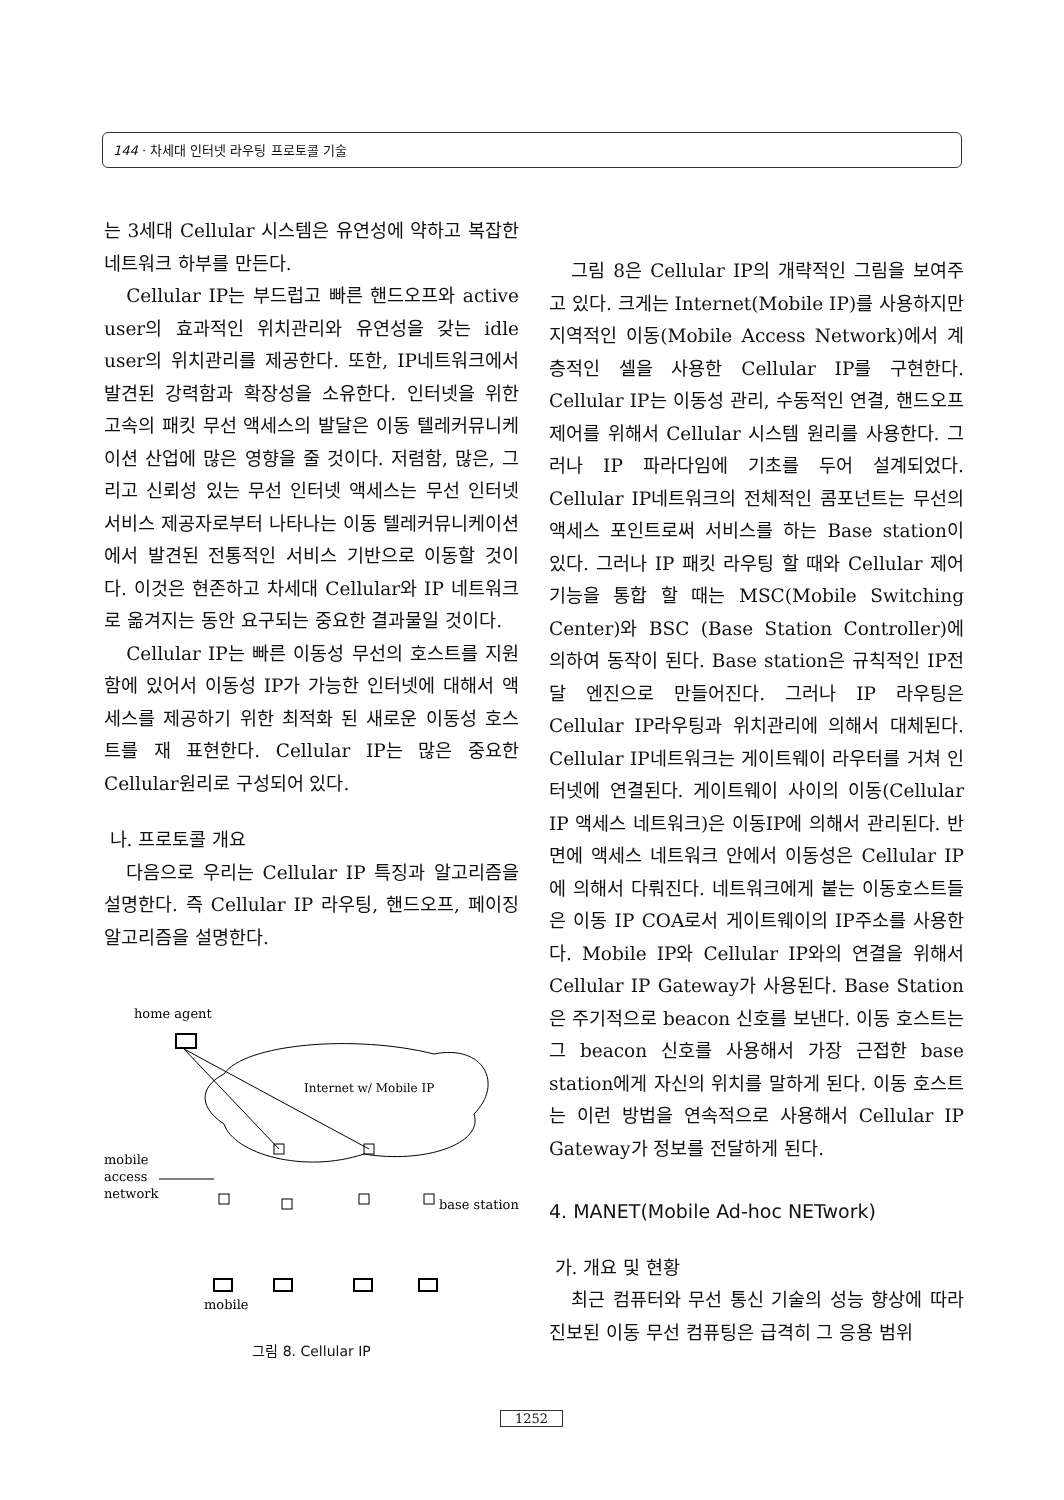144 · 차세대 인터넷 라우팅 프로토콜 기술
는 3세대 Cellular 시스템은 유연성에 약하고 복잡한 네트워크 하부를 만든다.
Cellular IP는 부드럽고 빠른 핸드오프와 active user의 효과적인 위치관리와 유연성을 갖는 idle user의 위치관리를 제공한다. 또한, IP네트워크에서 발견된 강력함과 확장성을 소유한다. 인터넷을 위한 고속의 패킷 무선 액세스의 발달은 이동 텔레커뮤니케이션 산업에 많은 영향을 줄 것이다. 저렴함, 많은, 그리고 신뢰성 있는 무선 인터넷 액세스는 무선 인터넷 서비스 제공자로부터 나타나는 이동 텔레커뮤니케이션에서 발견된 전통적인 서비스 기반으로 이동할 것이다. 이것은 현존하고 차세대 Cellular와 IP 네트워크로 옮겨지는 동안 요구되는 중요한 결과물일 것이다.
Cellular IP는 빠른 이동성 무선의 호스트를 지원함에 있어서 이동성 IP가 가능한 인터넷에 대해서 액세스를 제공하기 위한 최적화 된 새로운 이동성 호스트를 재 표현한다. Cellular IP는 많은 중요한 Cellular원리로 구성되어 있다.
나. 프로토콜 개요
다음으로 우리는 Cellular IP 특징과 알고리즘을 설명한다. 즉 Cellular IP 라우팅, 핸드오프, 페이징 알고리즘을 설명한다.
home agent
Internet w/ Mobile IP
mobile
access
network
base station
mobile
그림 8. Cellular IP
그림 8은 Cellular IP의 개략적인 그림을 보여주고 있다. 크게는 Internet(Mobile IP)를 사용하지만 지역적인 이동(Mobile Access Network)에서 계층적인 셀을 사용한 Cellular IP를 구현한다. Cellular IP는 이동성 관리, 수동적인 연결, 핸드오프 제어를 위해서 Cellular 시스템 원리를 사용한다. 그러나 IP 파라다임에 기초를 두어 설계되었다. Cellular IP네트워크의 전체적인 콤포넌트는 무선의 액세스 포인트로써 서비스를 하는 Base station이 있다. 그러나 IP 패킷 라우팅 할 때와 Cellular 제어 기능을 통합 할 때는 MSC(Mobile Switching Center)와 BSC (Base Station Controller)에 의하여 동작이 된다. Base station은 규칙적인 IP전달 엔진으로 만들어진다. 그러나 IP 라우팅은 Cellular IP라우팅과 위치관리에 의해서 대체된다. Cellular IP네트워크는 게이트웨이 라우터를 거쳐 인터넷에 연결된다. 게이트웨이 사이의 이동(Cellular IP 액세스 네트워크)은 이동IP에 의해서 관리된다. 반면에 액세스 네트워크 안에서 이동성은 Cellular IP에 의해서 다뤄진다. 네트워크에게 붙는 이동호스트들은 이동 IP COA로서 게이트웨이의 IP주소를 사용한다. Mobile IP와 Cellular IP와의 연결을 위해서 Cellular IP Gateway가 사용된다. Base Station은 주기적으로 beacon 신호를 보낸다. 이동 호스트는 그 beacon 신호를 사용해서 가장 근접한 base station에게 자신의 위치를 말하게 된다. 이동 호스트는 이런 방법을 연속적으로 사용해서 Cellular IP Gateway가 정보를 전달하게 된다.
4. MANET(Mobile Ad-hoc NETwork)
가. 개요 및 현황
최근 컴퓨터와 무선 통신 기술의 성능 향상에 따라 진보된 이동 무선 컴퓨팅은 급격히 그 응용 범위
1252